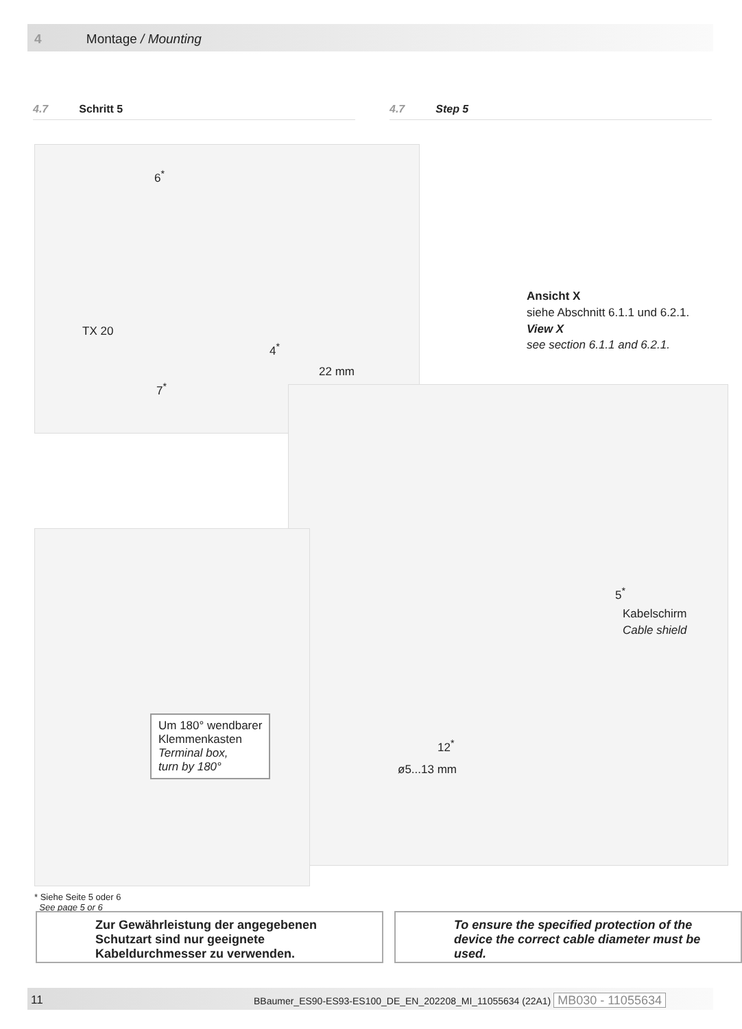4 Montage / Mounting
4.7 Schritt 5 4.7 Step 5
6<sup>*</sup>
TX 20
4<sup>*</sup>
7<sup>*</sup>
22 mm
Ansicht X
siehe Abschnitt 6.1.1 und 6.2.1.
View X
see section 6.1.1 and 6.2.1.
5<sup>*</sup>
Kabelschirm
Cable shield
12<sup>*</sup>
ø5...13 mm
Um 180° wendbarer
Klemmenkasten
Terminal box,
turn by 180°
* Siehe Seite 5 oder 6
See page 5 or 6
Zur Gewährleistung der angegebenen Schutzart sind nur geeignete Kabeldurchmesser zu verwenden.
To ensure the specified protection of the device the correct cable diameter must be used.
11 BBaumer_ES90-ES93-ES100_DE_EN_202208_MI_11055634 (22A1) MB030 - 11055634